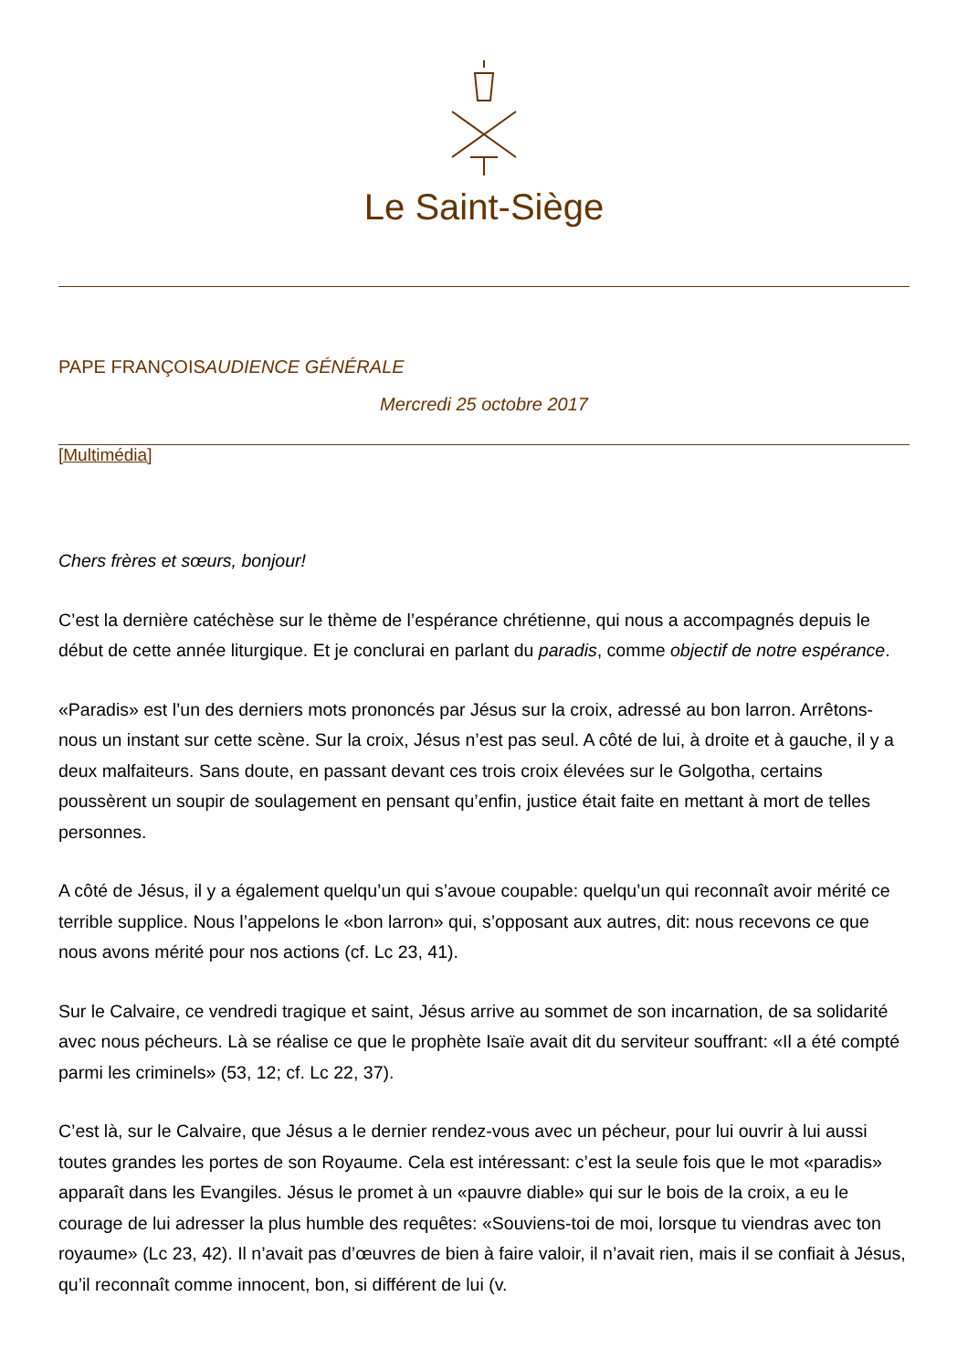Le Saint-Siège
PAPE FRANÇOISAUDIENCE GÉNÉRALE
Mercredi 25 octobre 2017
[Multimédia]
Chers frères et sœurs, bonjour!
C’est la dernière catéchèse sur le thème de l’espérance chrétienne, qui nous a accompagnés depuis le début de cette année liturgique. Et je conclurai en parlant du paradis, comme objectif de notre espérance.
«Paradis» est l’un des derniers mots prononcés par Jésus sur la croix, adressé au bon larron. Arrêtons-nous un instant sur cette scène. Sur la croix, Jésus n’est pas seul. A côté de lui, à droite et à gauche, il y a deux malfaiteurs. Sans doute, en passant devant ces trois croix élevées sur le Golgotha, certains poussèrent un soupir de soulagement en pensant qu’enfin, justice était faite en mettant à mort de telles personnes.
A côté de Jésus, il y a également quelqu’un qui s’avoue coupable: quelqu’un qui reconnaît avoir mérité ce terrible supplice. Nous l’appelons le «bon larron» qui, s’opposant aux autres, dit: nous recevons ce que nous avons mérité pour nos actions (cf. Lc 23, 41).
Sur le Calvaire, ce vendredi tragique et saint, Jésus arrive au sommet de son incarnation, de sa solidarité avec nous pécheurs. Là se réalise ce que le prophète Isaïe avait dit du serviteur souffrant: «Il a été compté parmi les criminels» (53, 12; cf. Lc 22, 37).
C’est là, sur le Calvaire, que Jésus a le dernier rendez-vous avec un pécheur, pour lui ouvrir à lui aussi toutes grandes les portes de son Royaume. Cela est intéressant: c’est la seule fois que le mot «paradis» apparaît dans les Evangiles. Jésus le promet à un «pauvre diable» qui sur le bois de la croix, a eu le courage de lui adresser la plus humble des requêtes: «Souviens-toi de moi, lorsque tu viendras avec ton royaume» (Lc 23, 42). Il n’avait pas d’œuvres de bien à faire valoir, il n’avait rien, mais il se confiait à Jésus, qu’il reconnaît comme innocent, bon, si différent de lui (v.